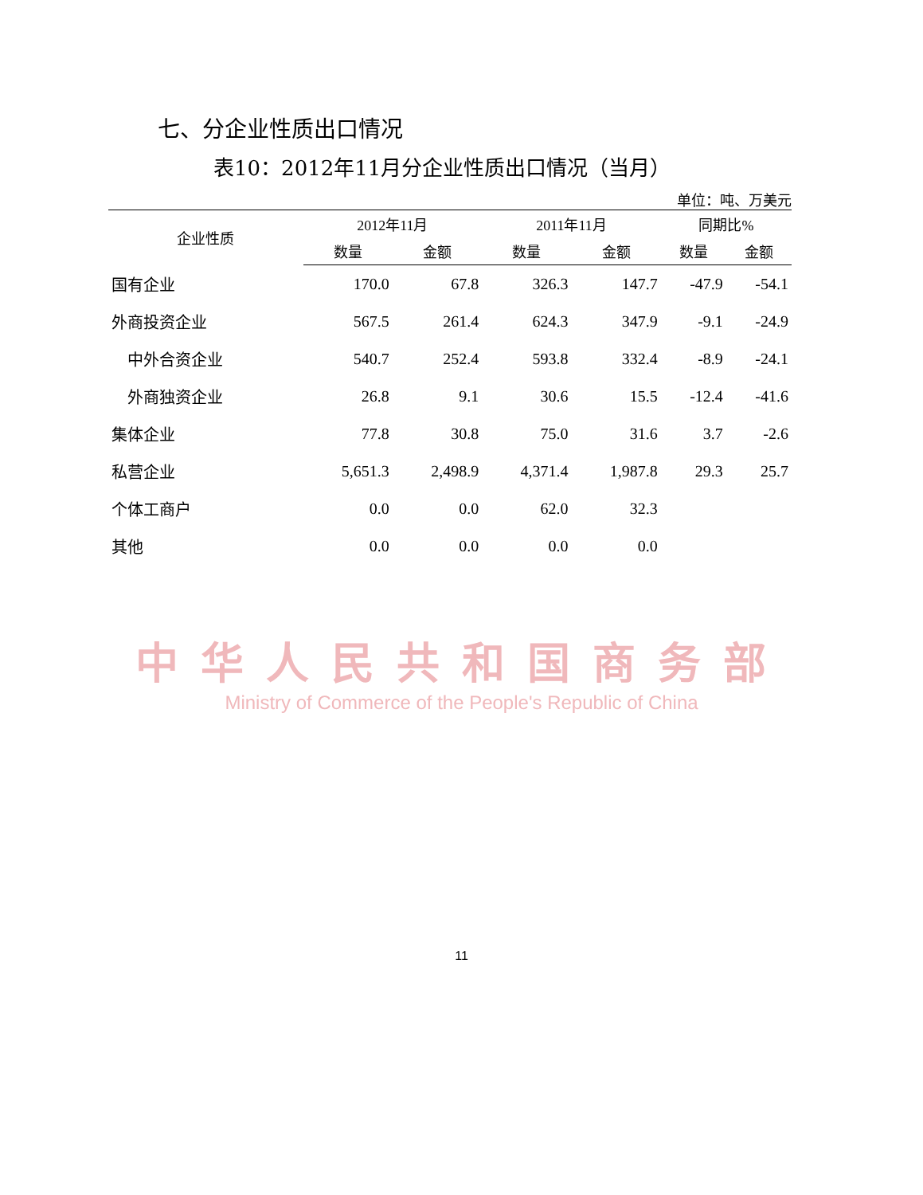七、分企业性质出口情况
表10：2012年11月分企业性质出口情况（当月）
单位：吨、万美元
| 企业性质 | 2012年11月 | | 2011年11月 | | 同期比% | |
| --- | --- | --- | --- | --- | --- | --- |
| | 数量 | 金额 | 数量 | 金额 | 数量 | 金额 |
| 国有企业 | 170.0 | 67.8 | 326.3 | 147.7 | -47.9 | -54.1 |
| 外商投资企业 | 567.5 | 261.4 | 624.3 | 347.9 | -9.1 | -24.9 |
| 中外合资企业 | 540.7 | 252.4 | 593.8 | 332.4 | -8.9 | -24.1 |
| 外商独资企业 | 26.8 | 9.1 | 30.6 | 15.5 | -12.4 | -41.6 |
| 集体企业 | 77.8 | 30.8 | 75.0 | 31.6 | 3.7 | -2.6 |
| 私营企业 | 5,651.3 | 2,498.9 | 4,371.4 | 1,987.8 | 29.3 | 25.7 |
| 个体工商户 | 0.0 | 0.0 | 62.0 | 32.3 | | |
| 其他 | 0.0 | 0.0 | 0.0 | 0.0 | | |
中华人民共和国商务部
Ministry of Commerce of the People's Republic of China
11